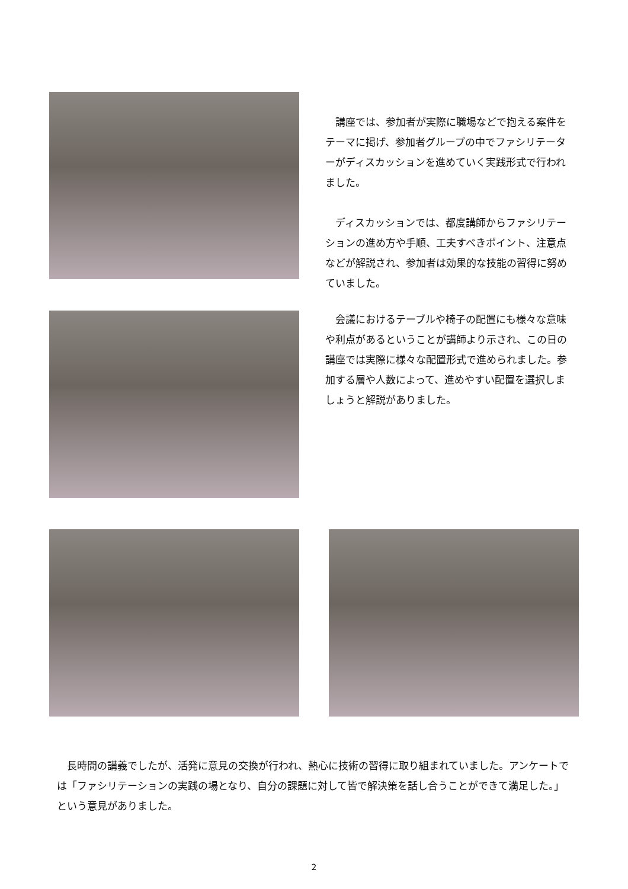講座では、参加者が実際に職場などで抱える案件をテーマに掲げ、参加者グループの中でファシリテーターがディスカッションを進めていく実践形式で行われました。
ディスカッションでは、都度講師からファシリテーションの進め方や手順、工夫すべきポイント、注意点などが解説され、参加者は効果的な技能の習得に努めていました。
会議におけるテーブルや椅子の配置にも様々な意味や利点があるということが講師より示され、この日の講座では実際に様々な配置形式で進められました。参加する層や人数によって、進めやすい配置を選択しましょうと解説がありました。
長時間の講義でしたが、活発に意見の交換が行われ、熱心に技術の習得に取り組まれていました。アンケートでは「ファシリテーションの実践の場となり、自分の課題に対して皆で解決策を話し合うことができて満足した。」という意見がありました。
2